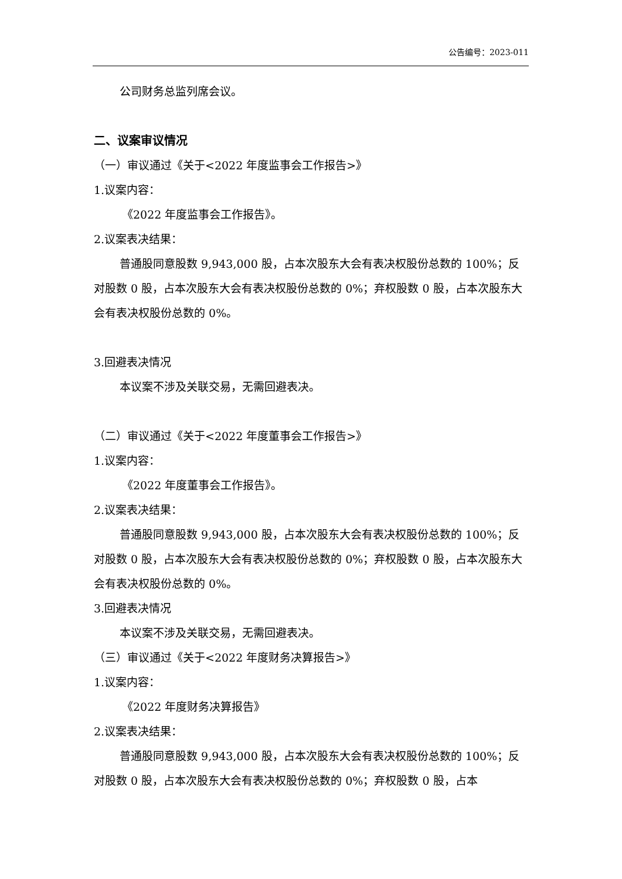公告编号：2023-011
公司财务总监列席会议。
二、议案审议情况
（一）审议通过《关于<2022 年度监事会工作报告>》
1.议案内容：
《2022 年度监事会工作报告》。
2.议案表决结果：
普通股同意股数 9,943,000 股，占本次股东大会有表决权股份总数的 100%；反对股数 0 股，占本次股东大会有表决权股份总数的 0%；弃权股数 0 股，占本次股东大会有表决权股份总数的 0%。
3.回避表决情况
本议案不涉及关联交易，无需回避表决。
（二）审议通过《关于<2022 年度董事会工作报告>》
1.议案内容：
《2022 年度董事会工作报告》。
2.议案表决结果：
普通股同意股数 9,943,000 股，占本次股东大会有表决权股份总数的 100%；反对股数 0 股，占本次股东大会有表决权股份总数的 0%；弃权股数 0 股，占本次股东大会有表决权股份总数的 0%。
3.回避表决情况
本议案不涉及关联交易，无需回避表决。
（三）审议通过《关于<2022 年度财务决算报告>》
1.议案内容：
《2022 年度财务决算报告》
2.议案表决结果：
普通股同意股数 9,943,000 股，占本次股东大会有表决权股份总数的 100%；反对股数 0 股，占本次股东大会有表决权股份总数的 0%；弃权股数 0 股，占本